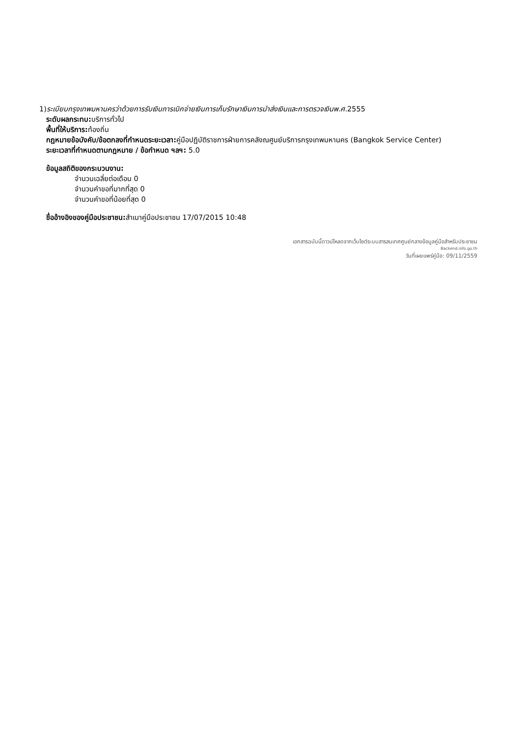1)ระเบียบกรุงเทพมหานครว่าด้วยการรับเงินการเบิกจ่ายเงินการเก็บรักษาเงินการนำส่งเงินและการตรวจเงินพ.ศ. 2555
ระดับผลกระทบ: บริการทั่วไป
พื้นที่ให้บริการ: ท้องถิ่น
กฎหมายข้อบังคับ/ข้อตกลงที่กำหนดระยะเวลา: คู่มือปฏิบัติราชการฝ่ายการคลังณศูนย์บริการกรุงเทพมหานคร (Bangkok Service Center)
ระยะเวลาที่กำหนดตามกฎหมาย / ข้อกำหนด ฯลฯ: 5.0
ข้อมูลสถิติของกระบวนงาน:
จำนวนเฉลี่ยต่อเดือน 0
จำนวนคำขอที่มากที่สุด 0
จำนวนคำขอที่น้อยที่สุด 0
ชื่ออ้างอิงของคู่มือประชาชน: สำเนาคู่มือประชาชน 17/07/2015 10:48
เอกสารฉบับนี้ดาวน์โหลดจากเว็บไซต์ระบบสารสนเทศศูนย์กลางข้อมูลคู่มือสำหรับประชาชน
Backend.info.go.th
วันที่เผยแพร่คู่มือ: 09/11/2559